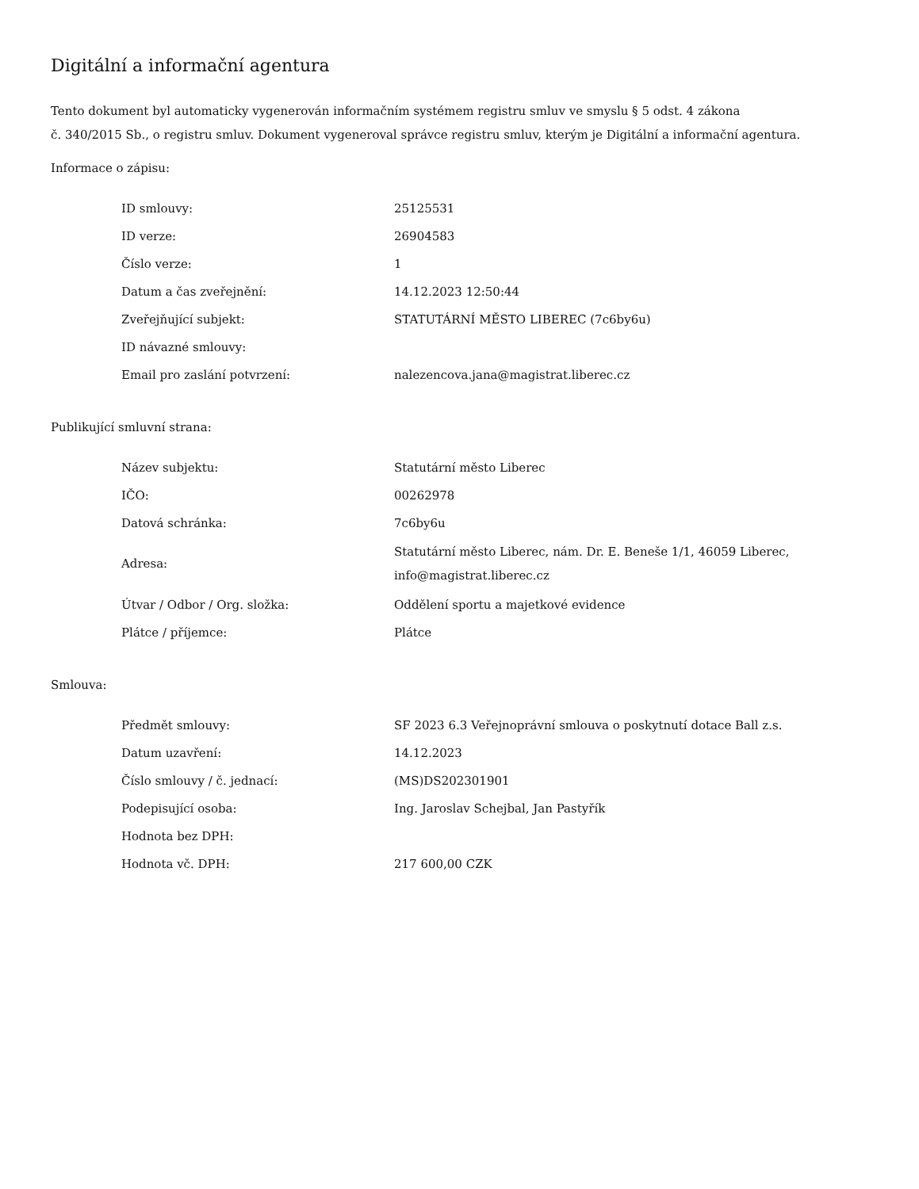Digitální a informační agentura
Tento dokument byl automaticky vygenerován informačním systémem registru smluv ve smyslu § 5 odst. 4 zákona
č. 340/2015 Sb., o registru smluv. Dokument vygeneroval správce registru smluv, kterým je Digitální a informační agentura.
Informace o zápisu:
| ID smlouvy: | 25125531 |
| ID verze: | 26904583 |
| Číslo verze: | 1 |
| Datum a čas zveřejnění: | 14.12.2023 12:50:44 |
| Zveřejňující subjekt: | STATUTÁRNÍ MĚSTO LIBEREC (7c6by6u) |
| ID návazné smlouvy: | |
| Email pro zaslání potvrzení: | nalezencova.jana@magistrat.liberec.cz |
Publikující smluvní strana:
| Název subjektu: | Statutární město Liberec |
| IČO: | 00262978 |
| Datová schránka: | 7c6by6u |
| Adresa: | Statutární město Liberec, nám. Dr. E. Beneše 1/1, 46059 Liberec, info@magistrat.liberec.cz |
| Útvar / Odbor / Org. složka: | Oddělení sportu a majetkové evidence |
| Plátce / příjemce: | Plátce |
Smlouva:
| Předmět smlouvy: | SF 2023 6.3 Veřejnoprávní smlouva o poskytnutí dotace Ball z.s. |
| Datum uzavření: | 14.12.2023 |
| Číslo smlouvy / č. jednací: | (MS)DS202301901 |
| Podepisující osoba: | Ing. Jaroslav Schejbal, Jan Pastyřík |
| Hodnota bez DPH: | |
| Hodnota vč. DPH: | 217 600,00 CZK |